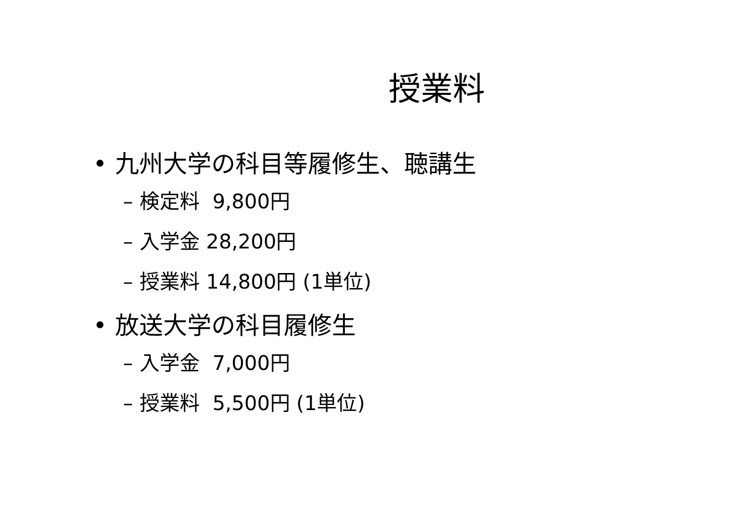授業料
• 九州大学の科目等履修生、聴講生
– 検定料 9,800円
– 入学金 28,200円
– 授業料 14,800円 (1単位)
• 放送大学の科目履修生
– 入学金 7,000円
– 授業料 5,500円 (1単位)